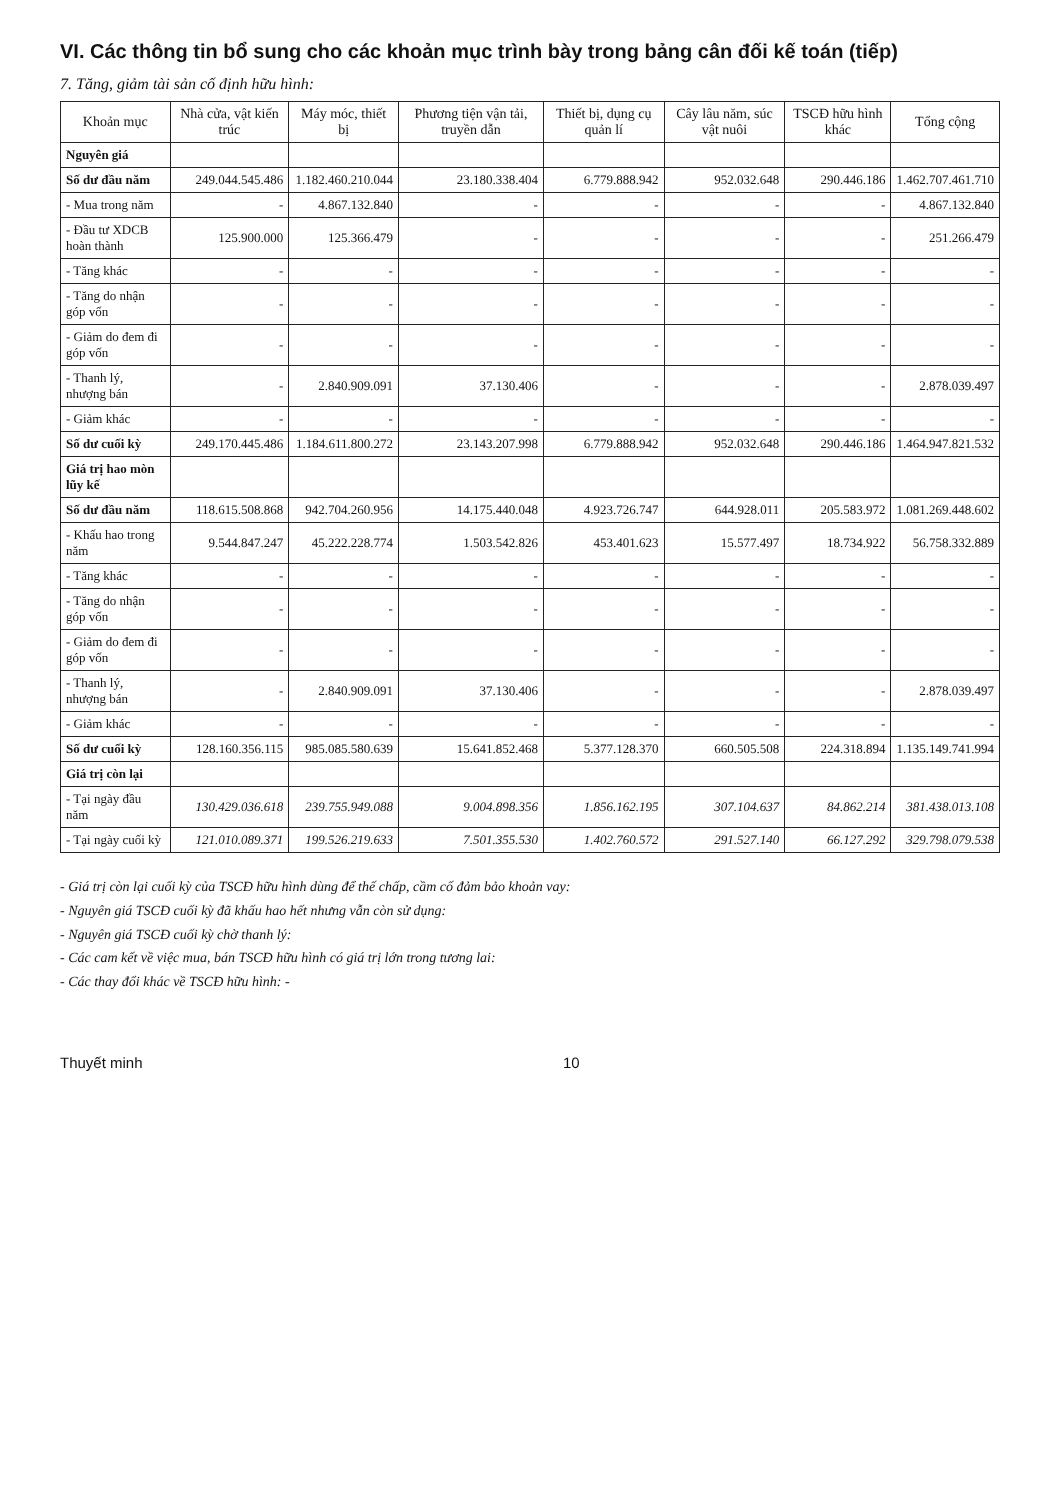VI. Các thông tin bổ sung cho các khoản mục trình bày trong bảng cân đối kế toán (tiếp)
7. Tăng, giảm tài sản cố định hữu hình:
| Khoản mục | Nhà cửa, vật kiến trúc | Máy móc, thiết bị | Phương tiện vận tải, truyền dẫn | Thiết bị, dụng cụ quản lí | Cây lâu năm, súc vật nuôi | TSCĐ hữu hình khác | Tổng cộng |
| --- | --- | --- | --- | --- | --- | --- | --- |
| Nguyên giá | | | | | | | |
| Số dư đầu năm | 249.044.545.486 | 1.182.460.210.044 | 23.180.338.404 | 6.779.888.942 | 952.032.648 | 290.446.186 | 1.462.707.461.710 |
| - Mua trong năm | - | 4.867.132.840 | - | - | - | - | 4.867.132.840 |
| - Đầu tư XDCB hoàn thành | 125.900.000 | 125.366.479 | - | - | - | - | 251.266.479 |
| - Tăng khác | - | - | - | - | - | - | - |
| - Tăng do nhận góp vốn | - | - | - | - | - | - | - |
| - Giảm do đem đi góp vốn | - | - | - | - | - | - | - |
| - Thanh lý, nhượng bán | - | 2.840.909.091 | 37.130.406 | - | - | - | 2.878.039.497 |
| - Giảm khác | - | - | - | - | - | - | - |
| Số dư cuối kỳ | 249.170.445.486 | 1.184.611.800.272 | 23.143.207.998 | 6.779.888.942 | 952.032.648 | 290.446.186 | 1.464.947.821.532 |
| Giá trị hao mòn lũy kế | | | | | | | |
| Số dư đầu năm | 118.615.508.868 | 942.704.260.956 | 14.175.440.048 | 4.923.726.747 | 644.928.011 | 205.583.972 | 1.081.269.448.602 |
| - Khấu hao trong năm | 9.544.847.247 | 45.222.228.774 | 1.503.542.826 | 453.401.623 | 15.577.497 | 18.734.922 | 56.758.332.889 |
| - Tăng khác | - | - | - | - | - | - | - |
| - Tăng do nhận góp vốn | - | - | - | - | - | - | - |
| - Giảm do đem đi góp vốn | - | - | - | - | - | - | - |
| - Thanh lý, nhượng bán | - | 2.840.909.091 | 37.130.406 | - | - | - | 2.878.039.497 |
| - Giảm khác | - | - | - | - | - | - | - |
| Số dư cuối kỳ | 128.160.356.115 | 985.085.580.639 | 15.641.852.468 | 5.377.128.370 | 660.505.508 | 224.318.894 | 1.135.149.741.994 |
| Giá trị còn lại | | | | | | | |
| - Tại ngày đầu năm | 130.429.036.618 | 239.755.949.088 | 9.004.898.356 | 1.856.162.195 | 307.104.637 | 84.862.214 | 381.438.013.108 |
| - Tại ngày cuối kỳ | 121.010.089.371 | 199.526.219.633 | 7.501.355.530 | 1.402.760.572 | 291.527.140 | 66.127.292 | 329.798.079.538 |
- Giá trị còn lại cuối kỳ của TSCĐ hữu hình dùng để thế chấp, cầm cố đảm bảo khoản vay:
- Nguyên giá TSCĐ cuối kỳ đã khấu hao hết nhưng vẫn còn sử dụng:
- Nguyên giá TSCĐ cuối kỳ chờ thanh lý:
- Các cam kết về việc mua, bán TSCĐ hữu hình có giá trị lớn trong tương lai:
- Các thay đổi khác về TSCĐ hữu hình: -
Thuyết minh 10